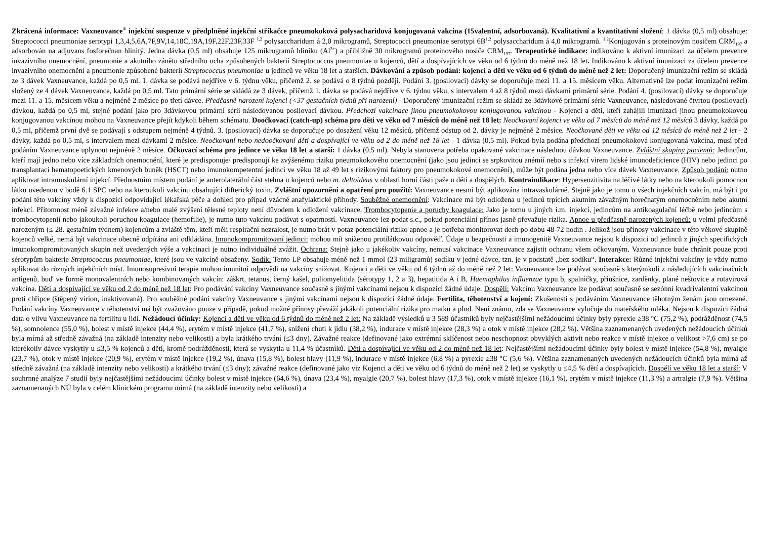Zkrácená informace: Vaxneuvance<sup>®</sup> injekční suspenze v předplněné injekční stříkačce pneumokoková polysacharidová konjugovaná vakcína (15valentní, adsorbovaná). Kvalitativní a kvantitativní složení: 1 dávka (0,5 ml) obsahuje: Streptococci pneumoniae serotypi 1,3,4,5,6A,7F,9V,14,18C,19A,19F,22F,23F,33F <sup>1,2</sup> polysaccharidum á 2,0 mikrogramů, Streptococci pneumoniae serotypi 6B<sup>1,2</sup> polysaccharidum á 4,0 mikrogramů. <sup>1,2</sup>Konjugován s proteinovým nosičem CRM<sub>197</sub> a adsorbován na adjuvans fosforečnan hlinitý. Jedna dávka (0,5 ml) obsahuje 125 mikrogramů hliníku (Al<sup>3+</sup>) a přibližně 30 mikrogramů proteinového nosiče CRM<sub>197</sub>. Terapeutické indikace: indikováno k aktivní imunizaci za účelem prevence invazivního onemocnění, pneumonie a akutního zánětu středního ucha způsobených bakterií Streptococcus pneumoniae u kojenců, dětí a dospívajících ve věku od 6 týdnů do méně než 18 let. Indikováno k aktivní imunizaci za účelem prevence invazivního onemocnění a pneumonie způsobené bakterií Streptococcus pneumoniae u jedinců ve věku 18 let a starších. Dávkování a způsob podání: kojenci a děti ve věku od 6 týdnů do méně než 2 let: Doporučený imunizační režim se skládá ze 3 dávek Vaxneuvance, každá po 0,5 ml. 1. dávka se podává nejdříve v 6. týdnu věku, přičemž 2. se podává o 8 týdnů později. Podání 3. (posilovací) dávky se doporučuje mezi 11. a 15. měsícem věku. Alternativně lze podat imunizační režim složený ze 4 dávek Vaxneuvance, každá po 0,5 ml. Tato primární série se skládá ze 3 dávek, přičemž 1. dávka se podává nejdříve v 6. týdnu věku, s intervalem 4 až 8 týdnů mezi dávkami primární série. Podání 4. (posilovací) dávky se doporučuje mezi 11. a 15. měsícem věku a nejméně 2 měsíce po třetí dávce. Předčasně narození kojenci (<37 gestačních týdnů při narození) - Doporučený imunizační režim se skládá ze 3dávkové primární série Vaxneuvance, následované čtvrtou (posilovací) dávkou, každá po 0,5 ml, stejné podání jako pro 3dávkovou primární sérii následovanou posilovací dávkou. Předchozí vakcinace jinou pneumokokovou konjugovanou vakcínou - Kojenci a děti, kteří zahájili imunizaci jinou pneumokokovou konjugovanou vakcínou mohou na Vaxneuvance přejít kdykoli během schématu. Doočkovací (catch-up) schéma pro děti ve věku od 7 měsíců do méně než 18 let: Neočkovaní kojenci ve věku od 7 měsíců do méně než 12 měsíců 3 dávky, každá po 0,5 ml, přičemž první dvě se podávají s odstupem nejméně 4 týdnů. 3. (posilovací) dávka se doporučuje po dosažení věku 12 měsíců, přičemž odstup od 2. dávky je nejméně 2 měsíce. Neočkované děti ve věku od 12 měsíců do méně než 2 let - 2 dávky, každá po 0,5 ml, s intervalem mezi dávkami 2 měsíce. Neočkovaní nebo nedoočkovaní děti a dospívající ve věku od 2 do méně než 18 let - 1 dávka (0,5 ml). Pokud byla podána předchozí pneumokoková konjugovaná vakcína, musí před podáním Vaxneuvance uplynout nejméně 2 měsíce. Očkovací schéma pro jedince ve věku 18 let a starší: 1 dávka (0,5 ml). Nebyla stanovena potřeba opakované vakcinace následnou dávkou Vaxneuvance. Zvláštní skupiny pacientů: Jedincům, kteří mají jedno nebo více základních onemocnění, které je predisponuje/ predisponují ke zvýšenému riziku pneumokokového onemocnění (jako jsou jedinci se srpkovitou anémií nebo s infekcí virem lidské imunodeficience (HIV) nebo jedinci po transplantaci hematopoetických kmenových buněk (HSCT) nebo imunokompetentní jedinci ve věku 18 až 49 let s rizikovými faktory pro pneumokokové onemocnění), může být podána jedna nebo více dávek Vaxneuvance. Způsob podání: nutno aplikovat intramuskulární injekcí. Přednostním místem podání je anterolaterální část stehna u kojenců nebo m. deltoideus v oblasti horní části paže u dětí a dospělých. Kontraindikace: Hypersenzitivita na léčivé látky nebo na kteroukoli pomocnou látku uvedenou v bodě 6.1 SPC nebo na kteroukoli vakcínu obsahující difterický toxin. Zvláštní upozornění a opatření pro použití: Vaxneuvance nesmí být aplikována intravaskulárně. Stejně jako je tomu u všech injekčních vakcín, má být i po podání této vakcíny vždy k dispozici odpovídající lékařská péče a dohled pro případ vzácné anafylaktické příhody. Souběžné onemocnění: Vakcinace má být odložena u jedinců trpících akutním závažným horečnatým onemocněním nebo akutní infekcí. Přítomnost méně závažné infekce a/nebo malé zvýšení tělesné teploty není důvodem k odložení vakcinace. Trombocytopenie a poruchy koagulace: Jako je tomu u jiných i.m. injekcí, jedincům na antikoagulační léčbě nebo jedincům s trombocytopenií nebo jakoukoli poruchou koagulace (hemofilie), je nutno tuto vakcínu podávat s opatrností. Vaxneuvance lez podat s.c., pokud potenciální přínos jasně převažuje rizika. Apnoe u předčasně narozených kojenců: u velmi předčasně narozeným (≤ 28. gestačním týdnem) kojencům a zvláště těm, kteří měli respirační nezralost, je nutno brát v potaz potenciální riziko apnoe a je potřeba monitorovat dech po dobu 48-72 hodin . Jelikož jsou přínosy vakcinace v této věkové skupině kojenců velké, nemá být vakcinace obecně odpírána ani odkládána. Imunokompromitovaní jedinci: mohou mít sníženou protilátkovou odpověď. Údaje o bezpečnosti a imunogenitě Vaxneuvance nejsou k dispozici od jedinců z jiných specifických imunokompromitovaných skupin než uvedených výše a vakcinaci je nutno individuálně zvážit. Ochrana: Stejně jako u jakékoliv vakcíny, nemusí vakcinace Vaxneuvance zajistit ochranu všem očkovaným. Vaxneuvance bude chránit pouze proti sérotypům bakterie Streptococcus pneumoniae, které jsou ve vakcíně obsaženy. Sodík: Tento LP obsahuje méně než 1 mmol (23 miligramů) sodíku v jedné dávce, tzn. je v podstatě „bez sodíku“. Interakce: Různé injekční vakcíny je vždy nutno aplikovat do různých injekčních míst. Imunosupresivní terapie mohou imunitní odpovědi na vakcíny snižovat. Kojenci a děti ve věku od 6 týdnů až do méně než 2 let: Vaxneuvance lze podávat současně s kterýmkoli z následujících vakcinačních antigenů, buď ve formě monovalentních nebo kombinovaných vakcín: záškrt, tetanus, černý kašel, poliomyelitida (sérotypy 1, 2 a 3), hepatitida A i B, Haemophilus influenzae typu b, spalničky, příušnice, zarděnky, plané neštovice a rotavirová vakcína. Děti a dospívající ve věku od 2 do méně než 18 let: Pro podávání vakcíny Vaxneuvance současně s jinými vakcínami nejsou k dispozici žádné údaje. Dospělí: Vakcínu Vaxneuvance lze podávat současně se sezónní kvadrivalentní vakcínou proti chřipce (štěpený virion, inaktivovaná). Pro souběžné podání vakcíny Vaxneuvance s jinými vakcínami nejsou k dispozici žádné údaje. Fertilita, těhotenství a kojení: Zkušenosti s podáváním Vaxneuvance těhotným ženám jsou omezené. Podání vakcíny Vaxneuvance v těhotenství má být zvažováno pouze v případě, pokud možné přínosy převáží jakákoli potenciální rizika pro matku a plod. Není známo, zda se Vaxneuvance vylučuje do mateřského mléka. Nejsou k dispozici žádná data o vlivu Vaxneuvance na fertilitu u lidí. Nežádoucí účinky: Kojenci a děti ve věku od 6 týdnů do méně než 2 let: Na základě výsledků u 3 589 účastníků byly nejčastějšími nežádoucími účinky byly pyrexie ≥38 °C (75,2 %), podrážděnost (74,5 %), somnolence (55,0 %), bolest v místě injekce (44,4 %), erytém v místě injekce (41,7 %), snížení chuti k jídlu (38,2 %), indurace v místě injekce (28,3 %) a otok v místě injekce (28,2 %). Většina zaznamenaných uvedených nežádoucích účinků byla mírná až středně závažná (na základě intenzity nebo velikosti) a byla krátkého trvání (≤3 dny). Závažné reakce (definované jako extrémní sklíčenost nebo neschopnost obvyklých aktivit nebo reakce v místě injekce o velikost >7,6 cm) se po kterékoliv dávce vyskytly u ≤3,5 % kojenců a dětí, kromě podrážděnosti, která se vyskytla u 11,4 % účastníků. Děti a dospívající ve věku od 2 do méně než 18 let: Nejčastějšími nežádoucími účinky byly bolest v místě injekce (54,8 %), myalgie (23,7 %), otok v místě injekce (20,9 %), erytém v místě injekce (19,2 %), únava (15,8 %), bolest hlavy (11,9 %), indurace v místě injekce (6,8 %) a pyrexie ≥38 °C (5,6 %). Většina zaznamenaných uvedených nežádoucích účinků byla mírná až středně závažná (na základě intenzity nebo velikosti) a krátkého trvání (≤3 dny); závažné reakce (definované jako viz Kojenci a děti ve věku od 6 týdnů do méně než 2 let) se vyskytly u ≤4,5 % dětí a dospívajících. Dospělí ve věku 18 let a starší: V souhrnné analýze 7 studií byly nejčastějšími nežádoucími účinky bolest v místě injekce (64,6 %), únava (23,4 %), myalgie (20,7 %), bolest hlavy (17,3 %), otok v místě injekce (16,1 %), erytém v místě injekce (11,3 %) a artralgie (7,9 %). Většina zaznamenaných NÚ byla v celém klinickém programu mírná (na základě intenzity nebo velikosti) a